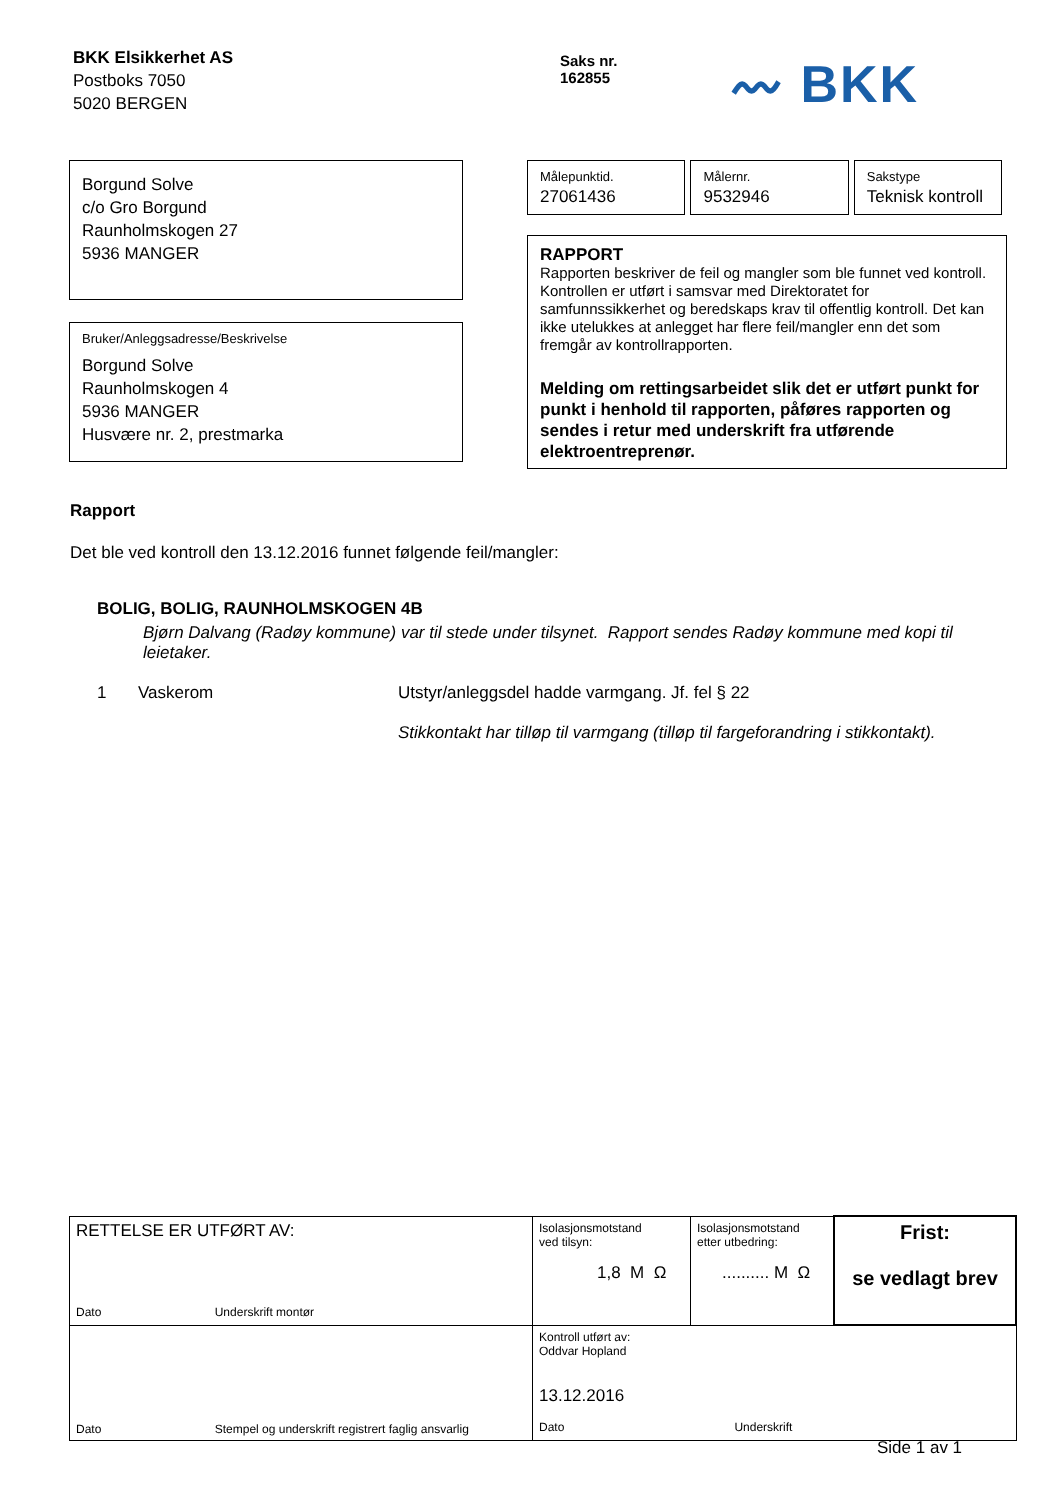BKK Elsikkerhet AS
Postboks 7050
5020 BERGEN
Saks nr.
162855
〰 BKK
Borgund Solve
c/o Gro Borgund
Raunholmskogen 27
5936 MANGER
Bruker/Anleggsadresse/Beskrivelse
Borgund Solve
Raunholmskogen 4
5936 MANGER
Husvære nr. 2, prestmarka
| Målepunktid. 27061436 | Målernr. 9532946 | Sakstype Teknisk kontroll |
RAPPORT
Rapporten beskriver de feil og mangler som ble funnet ved kontroll. Kontrollen er utført i samsvar med Direktoratet for samfunnssikkerhet og beredskaps krav til offentlig kontroll. Det kan ikke utelukkes at anlegget har flere feil/mangler enn det som fremgår av kontrollrapporten.
Melding om rettingsarbeidet slik det er utført punkt for punkt i henhold til rapporten, påføres rapporten og sendes i retur med underskrift fra utførende elektroentreprenør.
Rapport
Det ble ved kontroll den 13.12.2016 funnet følgende feil/mangler:
BOLIG, BOLIG, RAUNHOLMSKOGEN 4B
Bjørn Dalvang (Radøy kommune) var til stede under tilsynet. Rapport sendes Radøy kommune med kopi til leietaker.
1 Vaskerom Utstyr/anleggsdel hadde varmgang. Jf. fel § 22
Stikkontakt har tilløp til varmgang (tilløp til fargeforandring i stikkontakt).
| RETTELSE ER UTFØRT AV: Dato Underskrift montør | Isolasjonsmotstand ved tilsyn: 1,8 M Ω | Isolasjonsmotstand etter utbedring: .......... M Ω | Frist: se vedlagt brev |
| Dato Stempel og underskrift registrert faglig ansvarlig | Kontroll utført av: Oddvar Hopland 13.12.2016 Dato Underskrift | | |
Side 1 av 1